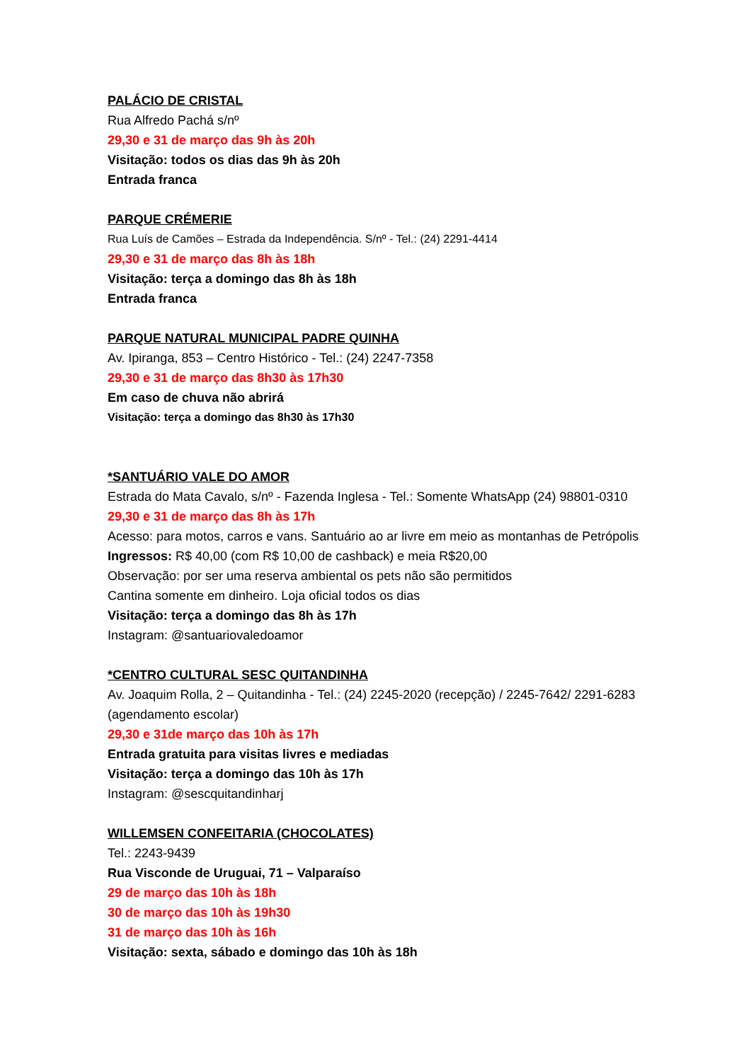PALÁCIO DE CRISTAL
Rua Alfredo Pachá s/nº
29,30 e 31 de março das 9h às 20h
Visitação: todos os dias das 9h às 20h
Entrada franca
PARQUE CRÉMERIE
Rua Luís de Camões – Estrada da Independência. S/nº - Tel.: (24) 2291-4414
29,30 e 31 de março das 8h às 18h
Visitação: terça a domingo das 8h às 18h
Entrada franca
PARQUE NATURAL MUNICIPAL PADRE QUINHA
Av. Ipiranga, 853 – Centro Histórico - Tel.: (24) 2247-7358
29,30 e 31 de março das 8h30 às 17h30
Em caso de chuva não abrirá
Visitação: terça a domingo das 8h30 às 17h30
*SANTUÁRIO VALE DO AMOR
Estrada do Mata Cavalo, s/nº - Fazenda Inglesa - Tel.: Somente WhatsApp (24) 98801-0310
29,30 e 31 de março das 8h às 17h
Acesso: para motos, carros e vans. Santuário ao ar livre em meio as montanhas de Petrópolis
Ingressos: R$ 40,00 (com R$ 10,00 de cashback) e meia R$20,00
Observação: por ser uma reserva ambiental os pets não são permitidos
Cantina somente em dinheiro. Loja oficial todos os dias
Visitação: terça a domingo das 8h às 17h
Instagram: @santuariovaledoamor
*CENTRO CULTURAL SESC QUITANDINHA
Av. Joaquim Rolla, 2 – Quitandinha - Tel.: (24) 2245-2020 (recepção) / 2245-7642/ 2291-6283 (agendamento escolar)
29,30 e 31de março das 10h às 17h
Entrada gratuita para visitas livres e mediadas
Visitação: terça a domingo das 10h às 17h
Instagram: @sescquitandinharj
WILLEMSEN CONFEITARIA (CHOCOLATES)
Tel.: 2243-9439
Rua Visconde de Uruguai, 71 – Valparaíso
29 de março das 10h às 18h
30 de março das 10h às 19h30
31 de março das 10h às 16h
Visitação: sexta, sábado e domingo das 10h às 18h